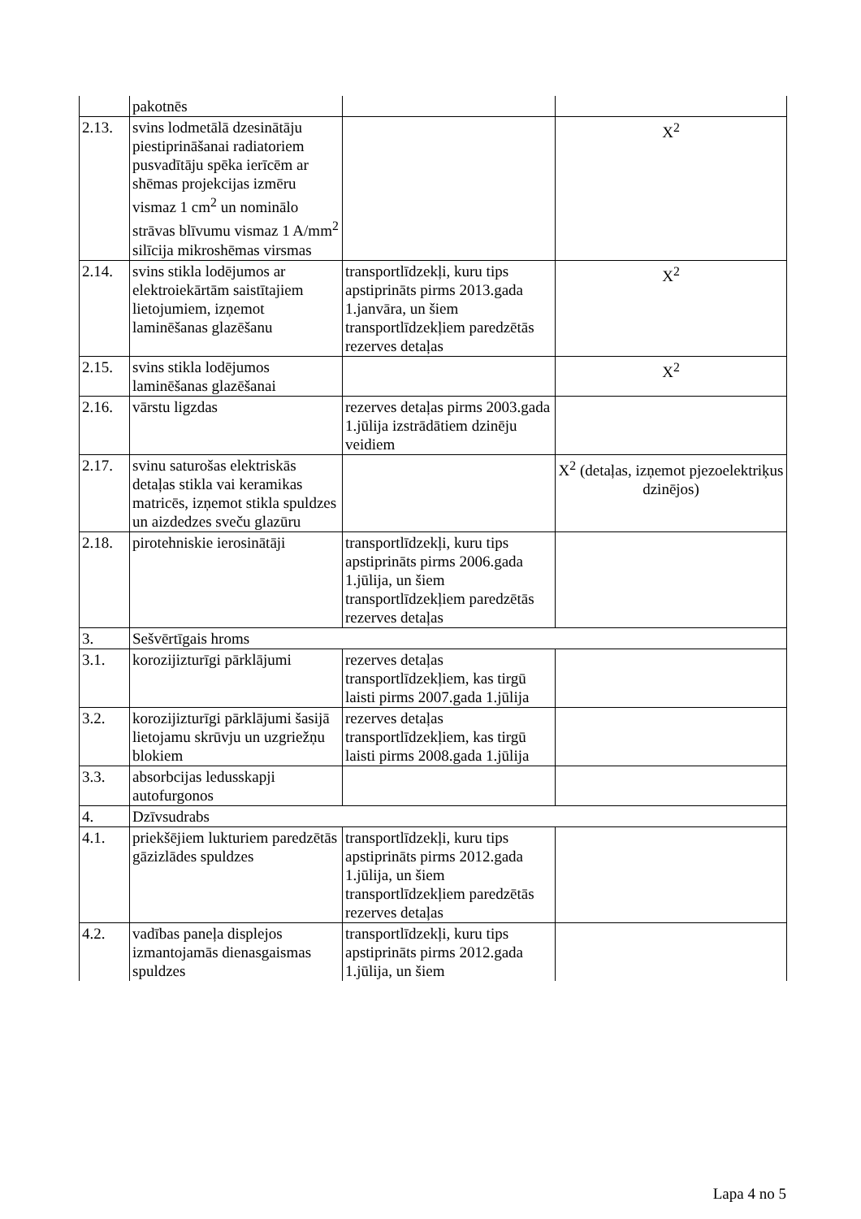| | pakotnēs | | |
| 2.13. | svins lodmetālā dzesinātāju piestiprināšanai radiatoriem pusvadītāju spēka ierīcēm ar shēmas projekcijas izmēru vismaz 1 cm<sup>2</sup> un nominālo strāvas blīvumu vismaz 1 A/mm<sup>2</sup> silīcija mikroshēmas virsmas | | X<sup>2</sup> |
| 2.14. | svins stikla lodējumos ar elektroiekārtām saistītajiem lietojumiem, izņemot laminēšanas glazēšanu | transportlīdzekļi, kuru tips apstiprināts pirms 2013.gada 1.janvāra, un šiem transportlīdzekļiem paredzētās rezerves detaļas | X<sup>2</sup> |
| 2.15. | svins stikla lodējumos laminēšanas glazēšanai | | X<sup>2</sup> |
| 2.16. | vārstu ligzdas | rezerves detaļas pirms 2003.gada 1.jūlija izstrādātiem dzinēju veidiem | |
| 2.17. | svinu saturošas elektriskās detaļas stikla vai keramikas matricēs, izņemot stikla spuldzes un aizdedzes sveču glazūru | | X<sup>2</sup> (detaļas, izņemot pjezoelektriķus dzinējos) |
| 2.18. | pirotehniskie ierosinātāji | transportlīdzekļi, kuru tips apstiprināts pirms 2006.gada 1.jūlija, un šiem transportlīdzekļiem paredzētās rezerves detaļas | |
| 3. | Sešvērtīgais hroms | | |
| 3.1. | korozijizturīgi pārklājumi | rezerves detaļas transportlīdzekļiem, kas tirgū laisti pirms 2007.gada 1.jūlija | |
| 3.2. | korozijizturīgi pārklājumi šasijā lietojamu skrūvju un uzgriežņu blokiem | rezerves detaļas transportlīdzekļiem, kas tirgū laisti pirms 2008.gada 1.jūlija | |
| 3.3. | absorbcijas ledusskapji autofurgonos | | |
| 4. | Dzīvsudrabs | | |
| 4.1. | priekšējiem lukturiem paredzētās gāzizlādes spuldzes | transportlīdzekļi, kuru tips apstiprināts pirms 2012.gada 1.jūlija, un šiem transportlīdzekļiem paredzētās rezerves detaļas | |
| 4.2. | vadības paneļa displejos izmantojamās dienasgaismas spuldzes | transportlīdzekļi, kuru tips apstiprināts pirms 2012.gada 1.jūlija, un šiem | |
Lapa 4 no 5